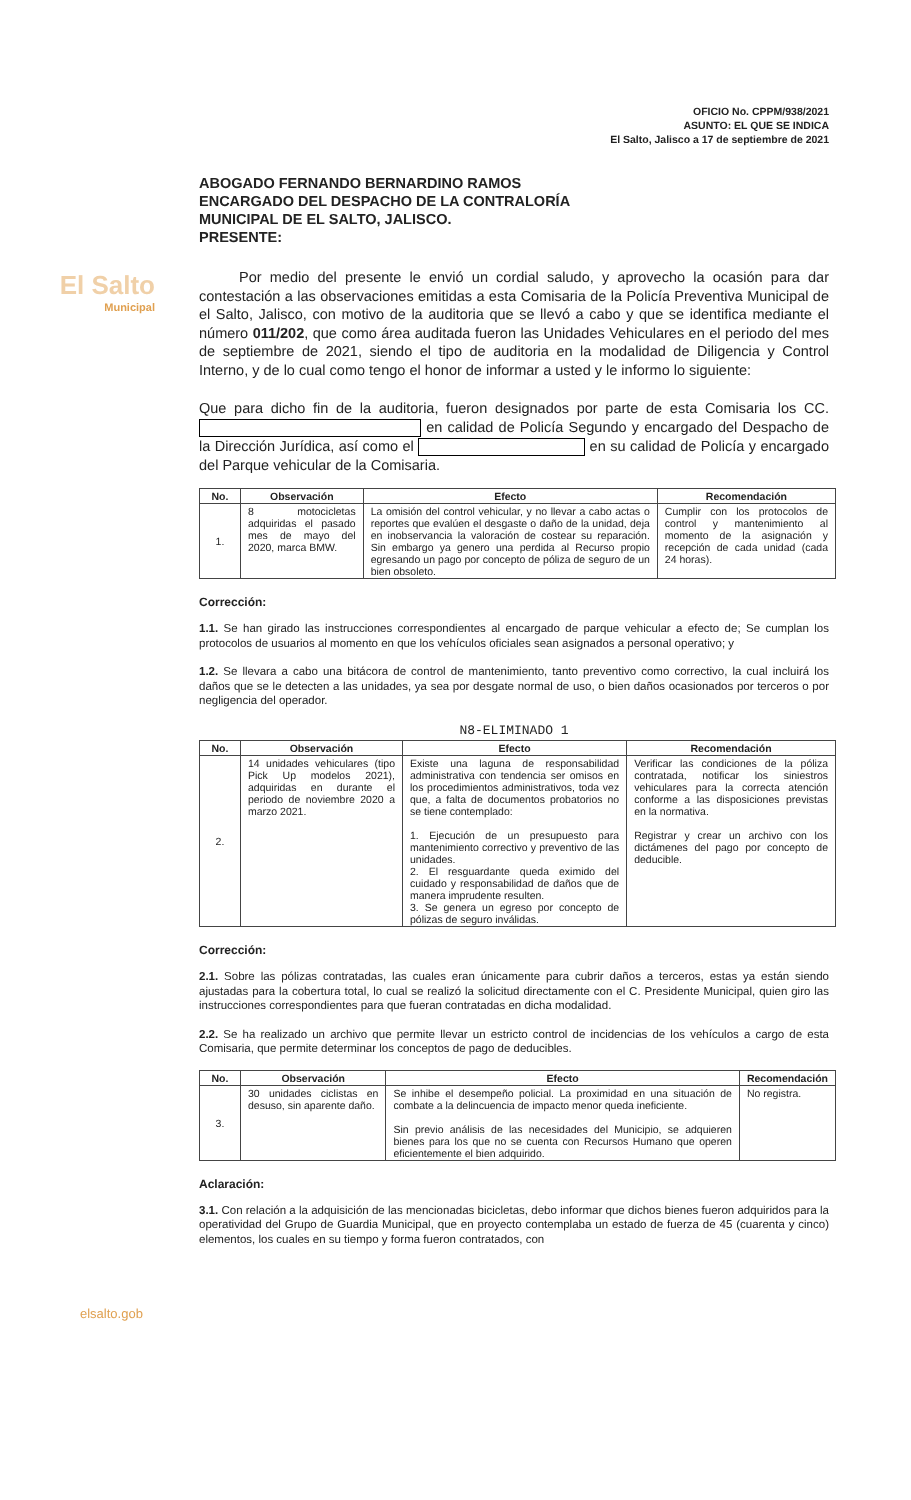El Salto
Municipal
elsalto.gob
OFICIO No. CPPM/938/2021
ASUNTO: EL QUE SE INDICA
El Salto, Jalisco a 17 de septiembre de 2021
ABOGADO FERNANDO BERNARDINO RAMOS
ENCARGADO DEL DESPACHO DE LA CONTRALORÍA
MUNICIPAL DE EL SALTO, JALISCO.
PRESENTE:
Por medio del presente le envió un cordial saludo, y aprovecho la ocasión para dar contestación a las observaciones emitidas a esta Comisaria de la Policía Preventiva Municipal de el Salto, Jalisco, con motivo de la auditoria que se llevó a cabo y que se identifica mediante el número 011/202, que como área auditada fueron las Unidades Vehiculares en el periodo del mes de septiembre de 2021, siendo el tipo de auditoria en la modalidad de Diligencia y Control Interno, y de lo cual como tengo el honor de informar a usted y le informo lo siguiente:
Que para dicho fin de la auditoria, fueron designados por parte de esta Comisaria los CC. en calidad de Policía Segundo y encargado del Despacho de la Dirección Jurídica, así como el en su calidad de Policía y encargado del Parque vehicular de la Comisaria.
| No. | Observación | Efecto | Recomendación |
| --- | --- | --- | --- |
| 1. | 8 motocicletas adquiridas el pasado mes de mayo del 2020, marca BMW. | La omisión del control vehicular, y no llevar a cabo actas o reportes que evalúen el desgaste o daño de la unidad, deja en inobservancia la valoración de costear su reparación. Sin embargo ya genero una perdida al Recurso propio egresando un pago por concepto de póliza de seguro de un bien obsoleto. | Cumplir con los protocolos de control y mantenimiento al momento de la asignación y recepción de cada unidad (cada 24 horas). |
Corrección:
1.1. Se han girado las instrucciones correspondientes al encargado de parque vehicular a efecto de; Se cumplan los protocolos de usuarios al momento en que los vehículos oficiales sean asignados a personal operativo; y
1.2. Se llevara a cabo una bitácora de control de mantenimiento, tanto preventivo como correctivo, la cual incluirá los daños que se le detecten a las unidades, ya sea por desgate normal de uso, o bien daños ocasionados por terceros o por negligencia del operador.
N8-ELIMINADO 1
| No. | Observación | Efecto | Recomendación |
| --- | --- | --- | --- |
| 2. | 14 unidades vehiculares (tipo Pick Up modelos 2021), adquiridas en durante el periodo de noviembre 2020 a marzo 2021. | Existe una laguna de responsabilidad administrativa con tendencia ser omisos en los procedimientos administrativos, toda vez que, a falta de documentos probatorios no se tiene contemplado: 1. Ejecución de un presupuesto para mantenimiento correctivo y preventivo de las unidades. 2. El resguardante queda eximido del cuidado y responsabilidad de daños que de manera imprudente resulten. 3. Se genera un egreso por concepto de pólizas de seguro inválidas. | Verificar las condiciones de la póliza contratada, notificar los siniestros vehiculares para la correcta atención conforme a las disposiciones previstas en la normativa. Registrar y crear un archivo con los dictámenes del pago por concepto de deducible. |
Corrección:
2.1. Sobre las pólizas contratadas, las cuales eran únicamente para cubrir daños a terceros, estas ya están siendo ajustadas para la cobertura total, lo cual se realizó la solicitud directamente con el C. Presidente Municipal, quien giro las instrucciones correspondientes para que fueran contratadas en dicha modalidad.
2.2. Se ha realizado un archivo que permite llevar un estricto control de incidencias de los vehículos a cargo de esta Comisaria, que permite determinar los conceptos de pago de deducibles.
| No. | Observación | Efecto | Recomendación |
| --- | --- | --- | --- |
| 3. | 30 unidades ciclistas en desuso, sin aparente daño. | Se inhibe el desempeño policial. La proximidad en una situación de combate a la delincuencia de impacto menor queda ineficiente. Sin previo análisis de las necesidades del Municipio, se adquieren bienes para los que no se cuenta con Recursos Humano que operen eficientemente el bien adquirido. | No registra. |
Aclaración:
3.1. Con relación a la adquisición de las mencionadas bicicletas, debo informar que dichos bienes fueron adquiridos para la operatividad del Grupo de Guardia Municipal, que en proyecto contemplaba un estado de fuerza de 45 (cuarenta y cinco) elementos, los cuales en su tiempo y forma fueron contratados, con